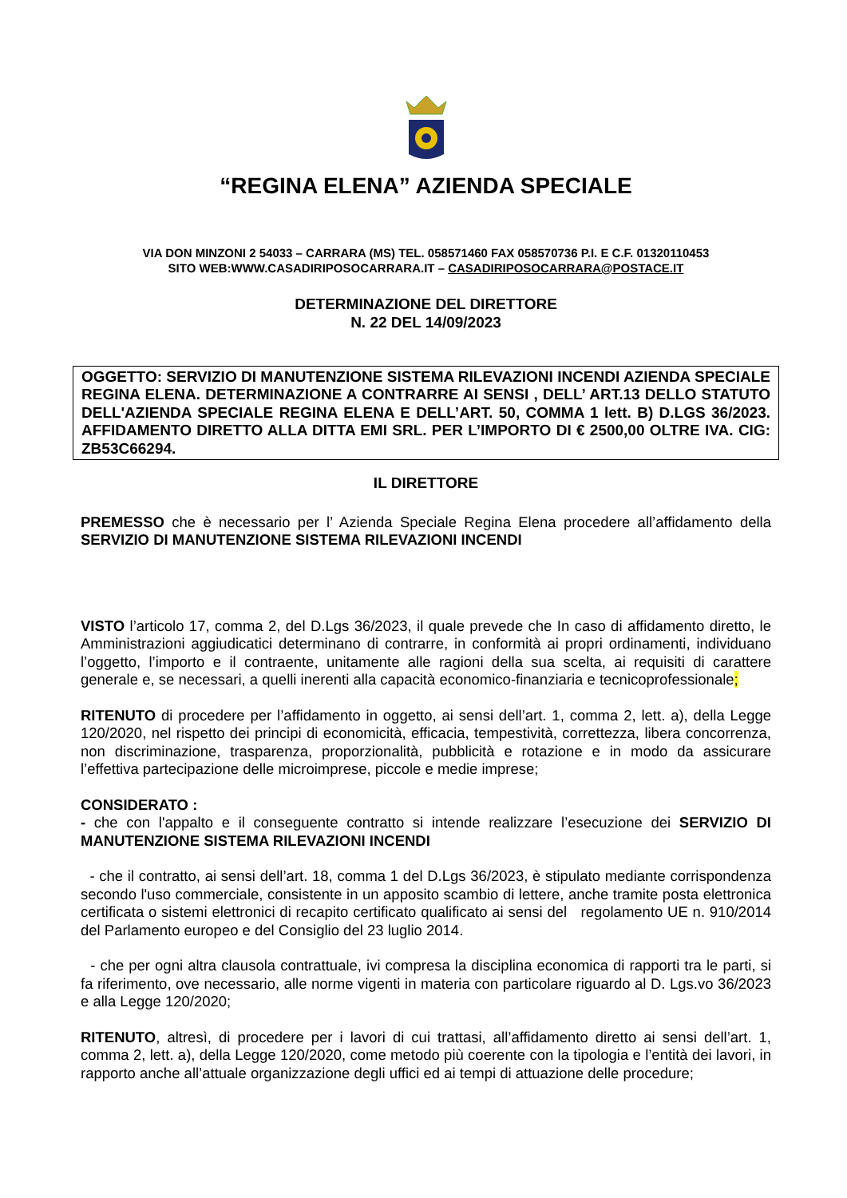“REGINA ELENA” AZIENDA SPECIALE
VIA DON MINZONI 2 54033 – CARRARA (MS) TEL. 058571460 FAX 058570736 P.I. E C.F. 01320110453
SITO WEB:WWW.CASADIRIPOSOCARRARA.IT – CASADIRIPOSOCARRARA@POSTACE.IT
DETERMINAZIONE DEL DIRETTORE
N. 22 DEL 14/09/2023
OGGETTO: SERVIZIO DI MANUTENZIONE SISTEMA RILEVAZIONI INCENDI AZIENDA SPECIALE REGINA ELENA. DETERMINAZIONE A CONTRARRE AI SENSI , DELL’ ART.13 DELLO STATUTO DELL'AZIENDA SPECIALE REGINA ELENA E DELL’ART. 50, COMMA 1 lett. B) D.LGS 36/2023. AFFIDAMENTO DIRETTO ALLA DITTA EMI SRL. PER L’IMPORTO DI € 2500,00 OLTRE IVA. CIG: ZB53C66294.
IL DIRETTORE
PREMESSO che è necessario per l’ Azienda Speciale Regina Elena procedere all’affidamento della SERVIZIO DI MANUTENZIONE SISTEMA RILEVAZIONI INCENDI
VISTO l’articolo 17, comma 2, del D.Lgs 36/2023, il quale prevede che In caso di affidamento diretto, le Amministrazioni aggiudicatici determinano di contrarre, in conformità ai propri ordinamenti, individuano l’oggetto, l’importo e il contraente, unitamente alle ragioni della sua scelta, ai requisiti di carattere generale e, se necessari, a quelli inerenti alla capacità economico-finanziaria e tecnicoprofessionale;
RITENUTO di procedere per l’affidamento in oggetto, ai sensi dell’art. 1, comma 2, lett. a), della Legge 120/2020, nel rispetto dei principi di economicità, efficacia, tempestività, correttezza, libera concorrenza, non discriminazione, trasparenza, proporzionalità, pubblicità e rotazione e in modo da assicurare l’effettiva partecipazione delle microimprese, piccole e medie imprese;
CONSIDERATO :
- che con l'appalto e il conseguente contratto si intende realizzare l’esecuzione dei SERVIZIO DI MANUTENZIONE SISTEMA RILEVAZIONI INCENDI
- che il contratto, ai sensi dell’art. 18, comma 1 del D.Lgs 36/2023, è stipulato mediante corrispondenza secondo l'uso commerciale, consistente in un apposito scambio di lettere, anche tramite posta elettronica certificata o sistemi elettronici di recapito certificato qualificato ai sensi del regolamento UE n. 910/2014 del Parlamento europeo e del Consiglio del 23 luglio 2014.
- che per ogni altra clausola contrattuale, ivi compresa la disciplina economica di rapporti tra le parti, si fa riferimento, ove necessario, alle norme vigenti in materia con particolare riguardo al D. Lgs.vo 36/2023 e alla Legge 120/2020;
RITENUTO, altresì, di procedere per i lavori di cui trattasi, all’affidamento diretto ai sensi dell’art. 1, comma 2, lett. a), della Legge 120/2020, come metodo più coerente con la tipologia e l’entità dei lavori, in rapporto anche all’attuale organizzazione degli uffici ed ai tempi di attuazione delle procedure;